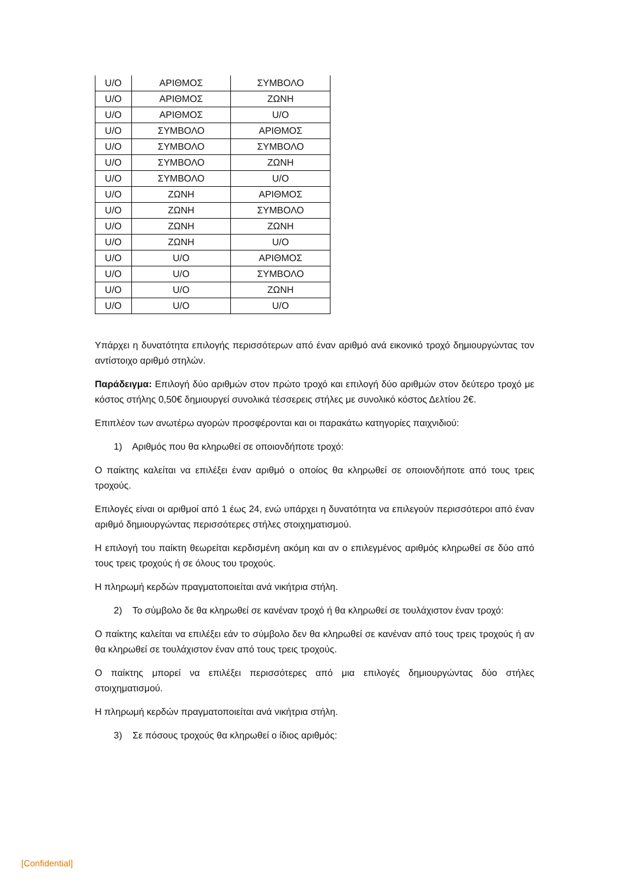| U/O | ΑΡΙΘΜΟΣ | ΣΥΜΒΟΛΟ |
| U/O | ΑΡΙΘΜΟΣ | ΖΩΝΗ |
| U/O | ΑΡΙΘΜΟΣ | U/O |
| U/O | ΣΥΜΒΟΛΟ | ΑΡΙΘΜΟΣ |
| U/O | ΣΥΜΒΟΛΟ | ΣΥΜΒΟΛΟ |
| U/O | ΣΥΜΒΟΛΟ | ΖΩΝΗ |
| U/O | ΣΥΜΒΟΛΟ | U/O |
| U/O | ΖΩΝΗ | ΑΡΙΘΜΟΣ |
| U/O | ΖΩΝΗ | ΣΥΜΒΟΛΟ |
| U/O | ΖΩΝΗ | ΖΩΝΗ |
| U/O | ΖΩΝΗ | U/O |
| U/O | U/O | ΑΡΙΘΜΟΣ |
| U/O | U/O | ΣΥΜΒΟΛΟ |
| U/O | U/O | ΖΩΝΗ |
| U/O | U/O | U/O |
Υπάρχει η δυνατότητα επιλογής περισσότερων από έναν αριθμό ανά εικονικό τροχό δημιουργώντας τον αντίστοιχο αριθμό στηλών.
Παράδειγμα: Επιλογή δύο αριθμών στον πρώτο τροχό και επιλογή δύο αριθμών στον δεύτερο τροχό με κόστος στήλης 0,50€ δημιουργεί συνολικά τέσσερεις στήλες με συνολικό κόστος Δελτίου 2€.
Επιπλέον των ανωτέρω αγορών προσφέρονται και οι παρακάτω κατηγορίες παιχνιδιού:
1) Αριθμός που θα κληρωθεί σε οποιονδήποτε τροχό:
Ο παίκτης καλείται να επιλέξει έναν αριθμό ο οποίος θα κληρωθεί σε οποιονδήποτε από τους τρεις τροχούς.
Επιλογές είναι οι αριθμοί από 1 έως 24, ενώ υπάρχει η δυνατότητα να επιλεγούν περισσότεροι από έναν αριθμό δημιουργώντας περισσότερες στήλες στοιχηματισμού.
Η επιλογή του παίκτη θεωρείται κερδισμένη ακόμη και αν ο επιλεγμένος αριθμός κληρωθεί σε δύο από τους τρεις τροχούς ή σε όλους του τροχούς.
Η πληρωμή κερδών πραγματοποιείται ανά νικήτρια στήλη.
2) Το σύμβολο δε θα κληρωθεί σε κανέναν τροχό ή θα κληρωθεί σε τουλάχιστον έναν τροχό:
Ο παίκτης καλείται να επιλέξει εάν το σύμβολο δεν θα κληρωθεί σε κανέναν από τους τρεις τροχούς ή αν θα κληρωθεί σε τουλάχιστον έναν από τους τρεις τροχούς.
Ο παίκτης μπορεί να επιλέξει περισσότερες από μια επιλογές δημιουργώντας δύο στήλες στοιχηματισμού.
Η πληρωμή κερδών πραγματοποιείται ανά νικήτρια στήλη.
3) Σε πόσους τροχούς θα κληρωθεί ο ίδιος αριθμός:
[Confidential]